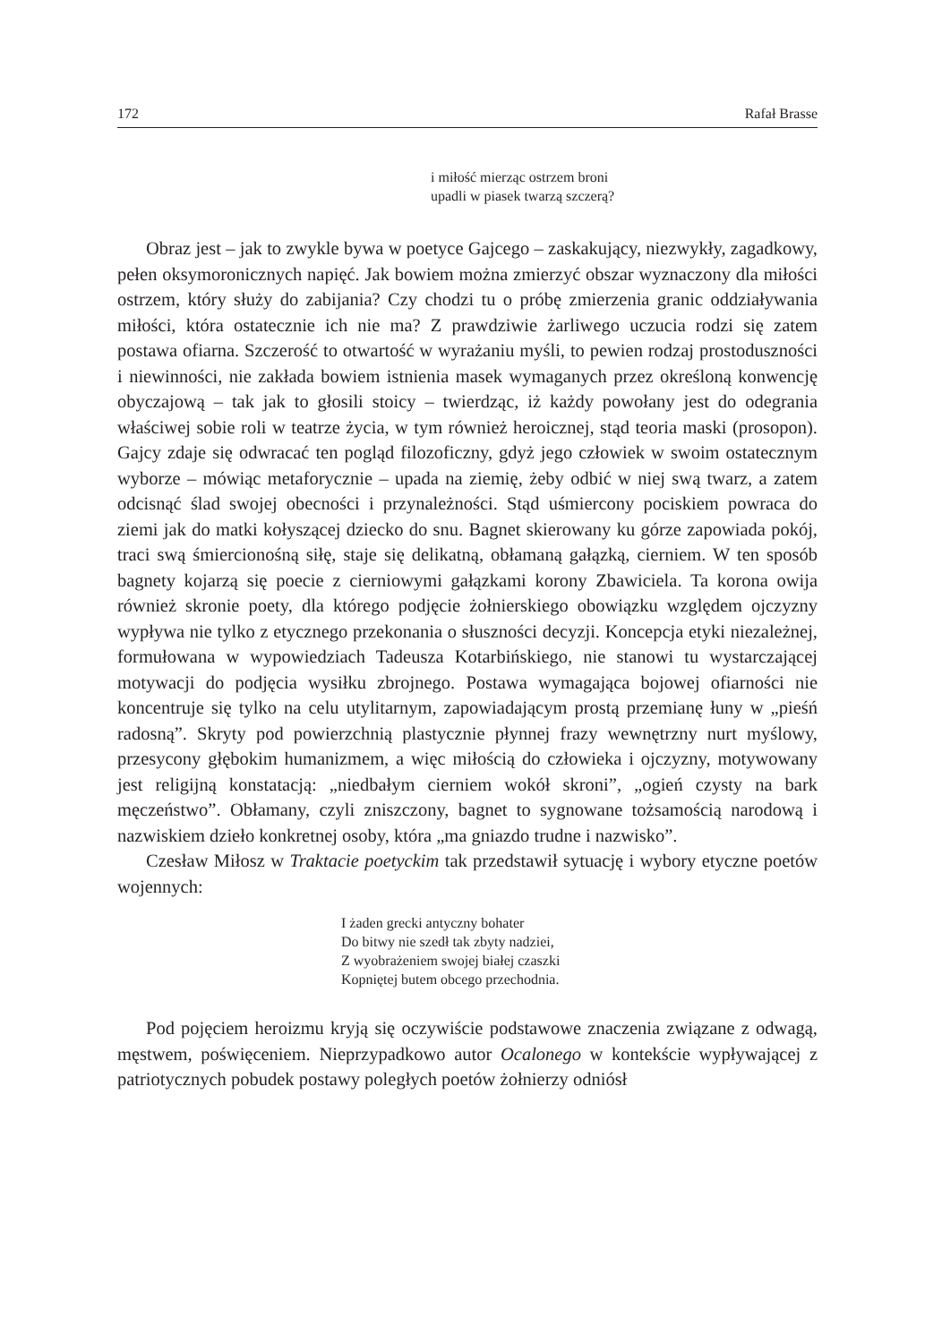172 Rafał Brasse
i miłość mierząc ostrzem broni
upadli w piasek twarzą szczerą?
Obraz jest – jak to zwykle bywa w poetyce Gajcego – zaskakujący, niezwykły, zagadkowy, pełen oksymoronicznych napięć. Jak bowiem można zmierzyć obszar wyznaczony dla miłości ostrzem, który służy do zabijania? Czy chodzi tu o próbę zmierzenia granic oddziaływania miłości, która ostatecznie ich nie ma? Z prawdziwie żarliwego uczucia rodzi się zatem postawa ofiarna. Szczerość to otwartość w wyrażaniu myśli, to pewien rodzaj prostoduszności i niewinności, nie zakłada bowiem istnienia masek wymaganych przez określoną konwencję obyczajową – tak jak to głosili stoicy – twierdząc, iż każdy powołany jest do odegrania właściwej sobie roli w teatrze życia, w tym również heroicznej, stąd teoria maski (prosopon). Gajcy zdaje się odwracać ten pogląd filozoficzny, gdyż jego człowiek w swoim ostatecznym wyborze – mówiąc metaforycznie – upada na ziemię, żeby odbić w niej swą twarz, a zatem odcisnąć ślad swojej obecności i przynależności. Stąd uśmiercony pociskiem powraca do ziemi jak do matki kołyszącej dziecko do snu. Bagnet skierowany ku górze zapowiada pokój, traci swą śmiercionośną siłę, staje się delikatną, obłamaną gałązką, cierniem. W ten sposób bagnety kojarzą się poecie z cierniowymi gałązkami korony Zbawiciela. Ta korona owija również skronie poety, dla którego podjęcie żołnierskiego obowiązku względem ojczyzny wypływa nie tylko z etycznego przekonania o słuszności decyzji. Koncepcja etyki niezależnej, formułowana w wypowiedziach Tadeusza Kotarbińskiego, nie stanowi tu wystarczającej motywacji do podjęcia wysiłku zbrojnego. Postawa wymagająca bojowej ofiarności nie koncentruje się tylko na celu utylitarnym, zapowiadającym prostą przemianę łuny w „pieśń radosną”. Skryty pod powierzchnią plastycznie płynnej frazy wewnętrzny nurt myślowy, przesycony głębokim humanizmem, a więc miłością do człowieka i ojczyzny, motywowany jest religijną konstatacją: „niedbałym cierniem wokół skroni”, „ogień czysty na bark męczeństwo”. Obłamany, czyli zniszczony, bagnet to sygnowane tożsamością narodową i nazwiskiem dzieło konkretnej osoby, która „ma gniazdo trudne i nazwisko”.
Czesław Miłosz w Traktacie poetyckim tak przedstawił sytuację i wybory etyczne poetów wojennych:
I żaden grecki antyczny bohater
Do bitwy nie szedł tak zbyty nadziei,
Z wyobrażeniem swojej białej czaszki
Kopniętej butem obcego przechodnia.
Pod pojęciem heroizmu kryją się oczywiście podstawowe znaczenia związane z odwagą, męstwem, poświęceniem. Nieprzypadkowo autor Ocalonego w kontekście wypływającej z patriotycznych pobudek postawy poległych poetów żołnierzy odniósł